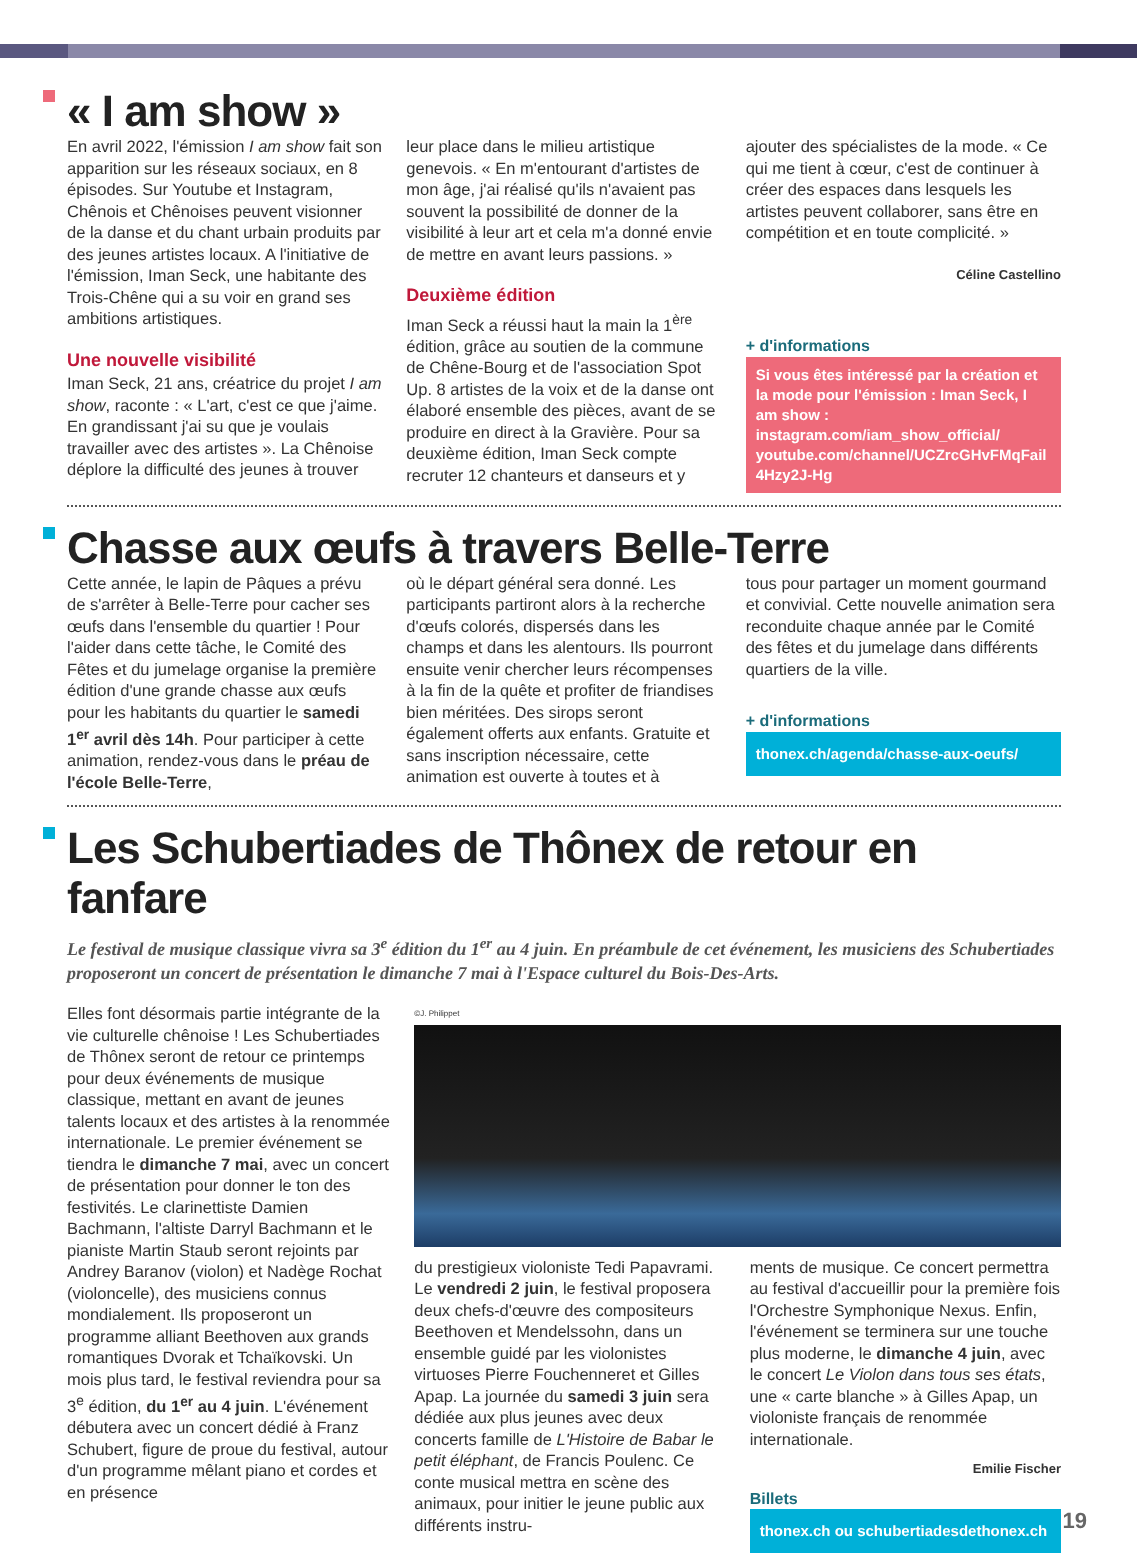« I am show »
En avril 2022, l'émission I am show fait son apparition sur les réseaux sociaux, en 8 épisodes. Sur Youtube et Instagram, Chênois et Chênoises peuvent visionner de la danse et du chant urbain produits par des jeunes artistes locaux. A l'initiative de l'émission, Iman Seck, une habitante des Trois-Chêne qui a su voir en grand ses ambitions artistiques.
Une nouvelle visibilité
Iman Seck, 21 ans, créatrice du projet I am show, raconte : « L'art, c'est ce que j'aime. En grandissant j'ai su que je voulais travailler avec des artistes ». La Chênoise déplore la difficulté des jeunes à trouver
leur place dans le milieu artistique genevois. « En m'entourant d'artistes de mon âge, j'ai réalisé qu'ils n'avaient pas souvent la possibilité de donner de la visibilité à leur art et cela m'a donné envie de mettre en avant leurs passions. »
Deuxième édition
Iman Seck a réussi haut la main la 1<sup>ère</sup> édition, grâce au soutien de la commune de Chêne-Bourg et de l'association Spot Up. 8 artistes de la voix et de la danse ont élaboré ensemble des pièces, avant de se produire en direct à la Gravière. Pour sa deuxième édition, Iman Seck compte recruter 12 chanteurs et danseurs et y
ajouter des spécialistes de la mode. « Ce qui me tient à cœur, c'est de continuer à créer des espaces dans lesquels les artistes peuvent collaborer, sans être en compétition et en toute complicité. »
Céline Castellino
+ d'informations
Si vous êtes intéressé par la création et la mode pour l'émission : Iman Seck, I am show : instagram.com/iam_show_official/ youtube.com/channel/UCZrcGHvFMqFail 4Hzy2J-Hg
Chasse aux œufs à travers Belle-Terre
Cette année, le lapin de Pâques a prévu de s'arrêter à Belle-Terre pour cacher ses œufs dans l'ensemble du quartier ! Pour l'aider dans cette tâche, le Comité des Fêtes et du jumelage organise la première édition d'une grande chasse aux œufs pour les habitants du quartier le samedi 1<sup>er</sup> avril dès 14h. Pour participer à cette animation, rendez-vous dans le préau de l'école Belle-Terre,
où le départ général sera donné. Les participants partiront alors à la recherche d'œufs colorés, dispersés dans les champs et dans les alentours. Ils pourront ensuite venir chercher leurs récompenses à la fin de la quête et profiter de friandises bien méritées. Des sirops seront également offerts aux enfants. Gratuite et sans inscription nécessaire, cette animation est ouverte à toutes et à
tous pour partager un moment gourmand et convivial. Cette nouvelle animation sera reconduite chaque année par le Comité des fêtes et du jumelage dans différents quartiers de la ville.
+ d'informations
thonex.ch/agenda/chasse-aux-oeufs/
Les Schubertiades de Thônex de retour en fanfare
Le festival de musique classique vivra sa 3<sup>e</sup> édition du 1<sup>er</sup> au 4 juin. En préambule de cet événement, les musiciens des Schubertiades proposeront un concert de présentation le dimanche 7 mai à l'Espace culturel du Bois-Des-Arts.
Elles font désormais partie intégrante de la vie culturelle chênoise ! Les Schubertiades de Thônex seront de retour ce printemps pour deux événements de musique classique, mettant en avant de jeunes talents locaux et des artistes à la renommée internationale. Le premier événement se tiendra le dimanche 7 mai, avec un concert de présentation pour donner le ton des festivités. Le clarinettiste Damien Bachmann, l'altiste Darryl Bachmann et le pianiste Martin Staub seront rejoints par Andrey Baranov (violon) et Nadège Rochat (violoncelle), des musiciens connus mondialement. Ils proposeront un programme alliant Beethoven aux grands romantiques Dvorak et Tchaïkovski. Un mois plus tard, le festival reviendra pour sa 3<sup>e</sup> édition, du 1<sup>er</sup> au 4 juin. L'événement débutera avec un concert dédié à Franz Schubert, figure de proue du festival, autour d'un programme mêlant piano et cordes et en présence
©J. Philippet
du prestigieux violoniste Tedi Papavrami. Le vendredi 2 juin, le festival proposera deux chefs-d'œuvre des compositeurs Beethoven et Mendelssohn, dans un ensemble guidé par les violonistes virtuoses Pierre Fouchenneret et Gilles Apap. La journée du samedi 3 juin sera dédiée aux plus jeunes avec deux concerts famille de L'Histoire de Babar le petit éléphant, de Francis Poulenc. Ce conte musical mettra en scène des animaux, pour initier le jeune public aux différents instru-
ments de musique. Ce concert permettra au festival d'accueillir pour la première fois l'Orchestre Symphonique Nexus. Enfin, l'événement se terminera sur une touche plus moderne, le dimanche 4 juin, avec le concert Le Violon dans tous ses états, une « carte blanche » à Gilles Apap, un violoniste français de renommée internationale.
Emilie Fischer
Billets
thonex.ch ou schubertiadesdethonex.ch
19